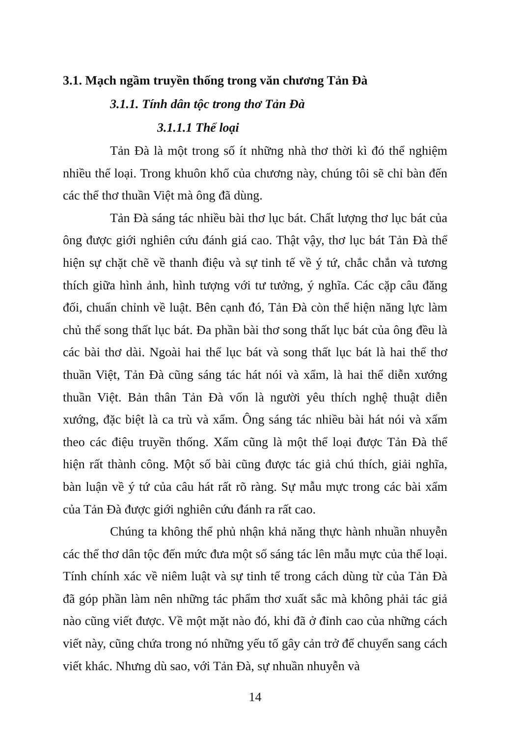3.1. Mạch ngầm truyền thống trong văn chương Tản Đà
3.1.1. Tính dân tộc trong thơ Tản Đà
3.1.1.1 Thể loại
Tản Đà là một trong số ít những nhà thơ thời kì đó thể nghiệm nhiều thể loại. Trong khuôn khổ của chương này, chúng tôi sẽ chỉ bàn đến các thể thơ thuần Việt mà ông đã dùng.
Tản Đà sáng tác nhiều bài thơ lục bát. Chất lượng thơ lục bát của ông được giới nghiên cứu đánh giá cao. Thật vậy, thơ lục bát Tản Đà thể hiện sự chặt chẽ về thanh điệu và sự tinh tế về ý tứ, chắc chắn và tương thích giữa hình ảnh, hình tượng với tư tưởng, ý nghĩa. Các cặp câu đăng đối, chuẩn chỉnh về luật. Bên cạnh đó, Tản Đà còn thể hiện năng lực làm chủ thể song thất lục bát. Đa phần bài thơ song thất lục bát của ông đều là các bài thơ dài. Ngoài hai thể lục bát và song thất lục bát là hai thể thơ thuần Việt, Tản Đà cũng sáng tác hát nói và xẩm, là hai thể diễn xướng thuần Việt. Bản thân Tản Đà vốn là người yêu thích nghệ thuật diễn xướng, đặc biệt là ca trù và xẩm. Ông sáng tác nhiều bài hát nói và xẩm theo các điệu truyền thống. Xẩm cũng là một thể loại được Tản Đà thể hiện rất thành công. Một số bài cũng được tác giả chú thích, giải nghĩa, bàn luận về ý tứ của câu hát rất rõ ràng. Sự mẫu mực trong các bài xẩm của Tản Đà được giới nghiên cứu đánh ra rất cao.
Chúng ta không thể phủ nhận khả năng thực hành nhuần nhuyễn các thể thơ dân tộc đến mức đưa một số sáng tác lên mẫu mực của thể loại. Tính chính xác về niêm luật và sự tinh tế trong cách dùng từ của Tản Đà đã góp phần làm nên những tác phẩm thơ xuất sắc mà không phải tác giả nào cũng viết được. Về một mặt nào đó, khi đã ở đỉnh cao của những cách viết này, cũng chứa trong nó những yếu tố gây cản trở để chuyển sang cách viết khác. Nhưng dù sao, với Tản Đà, sự nhuần nhuyễn và
14